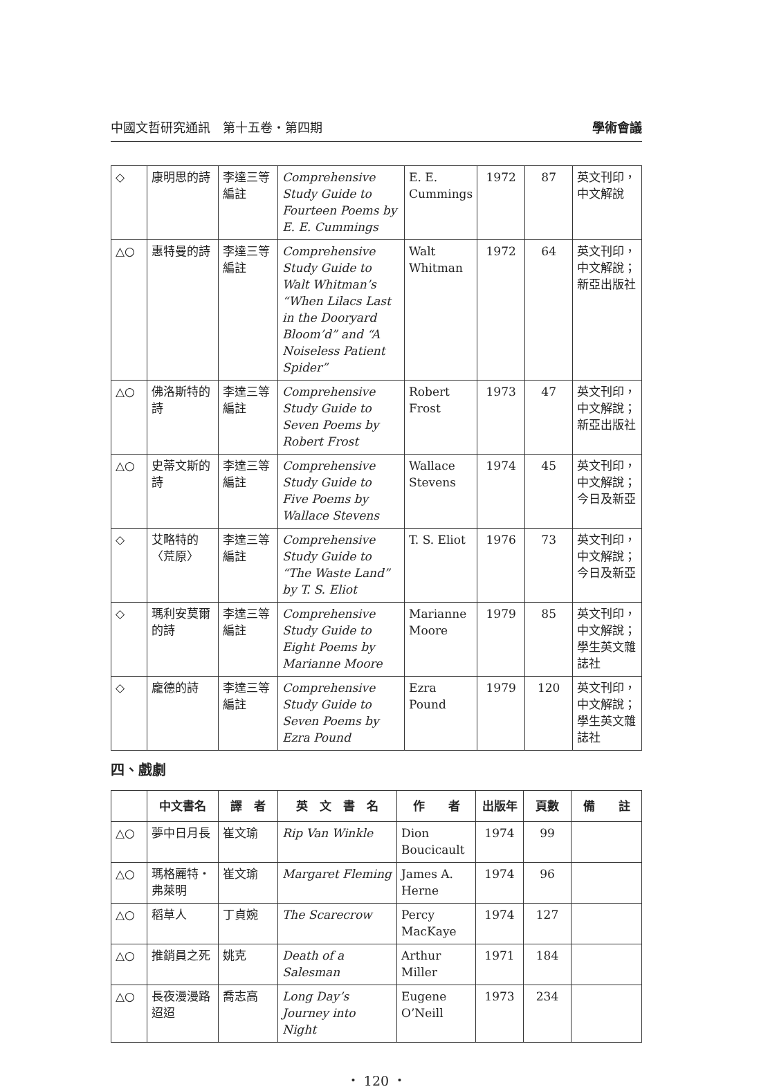中國文哲研究通訊　第十五卷・第四期 學術會議
| ◇ | 康明思的詩 | 李達三等編註 | Comprehensive Study Guide to Fourteen Poems by E. E. Cummings | E. E. Cummings | 1972 | 87 | 英文刊印，中文解說 |
| △○ | 惠特曼的詩 | 李達三等編註 | Comprehensive Study Guide to Walt Whitman’s “When Lilacs Last in the Dooryard Bloom’d” and “A Noiseless Patient Spider” | Walt Whitman | 1972 | 64 | 英文刊印，中文解說；新亞出版社 |
| △○ | 佛洛斯特的詩 | 李達三等編註 | Comprehensive Study Guide to Seven Poems by Robert Frost | Robert Frost | 1973 | 47 | 英文刊印，中文解說；新亞出版社 |
| △○ | 史蒂文斯的詩 | 李達三等編註 | Comprehensive Study Guide to Five Poems by Wallace Stevens | Wallace Stevens | 1974 | 45 | 英文刊印，中文解說；今日及新亞 |
| ◇ | 艾略特的〈荒原〉 | 李達三等編註 | Comprehensive Study Guide to “The Waste Land” by T. S. Eliot | T. S. Eliot | 1976 | 73 | 英文刊印，中文解說；今日及新亞 |
| ◇ | 瑪利安莫爾的詩 | 李達三等編註 | Comprehensive Study Guide to Eight Poems by Marianne Moore | Marianne Moore | 1979 | 85 | 英文刊印，中文解說；學生英文雜誌社 |
| ◇ | 龐德的詩 | 李達三等編註 | Comprehensive Study Guide to Seven Poems by Ezra Pound | Ezra Pound | 1979 | 120 | 英文刊印，中文解說；學生英文雜誌社 |
四、戲劇
| | 中文書名 | 譯 者 | 英 文 書 名 | 作 者 | 出版年 | 頁數 | 備 註 |
| --- | --- | --- | --- | --- | --- | --- | --- |
| △○ | 夢中日月長 | 崔文瑜 | Rip Van Winkle | Dion Boucicault | 1974 | 99 | |
| △○ | 瑪格麗特・弗萊明 | 崔文瑜 | Margaret Fleming | James A. Herne | 1974 | 96 | |
| △○ | 稻草人 | 丁貞婉 | The Scarecrow | Percy MacKaye | 1974 | 127 | |
| △○ | 推銷員之死 | 姚克 | Death of a Salesman | Arthur Miller | 1971 | 184 | |
| △○ | 長夜漫漫路迢迢 | 喬志高 | Long Day’s Journey into Night | Eugene O’Neill | 1973 | 234 | |
・ 120 ・